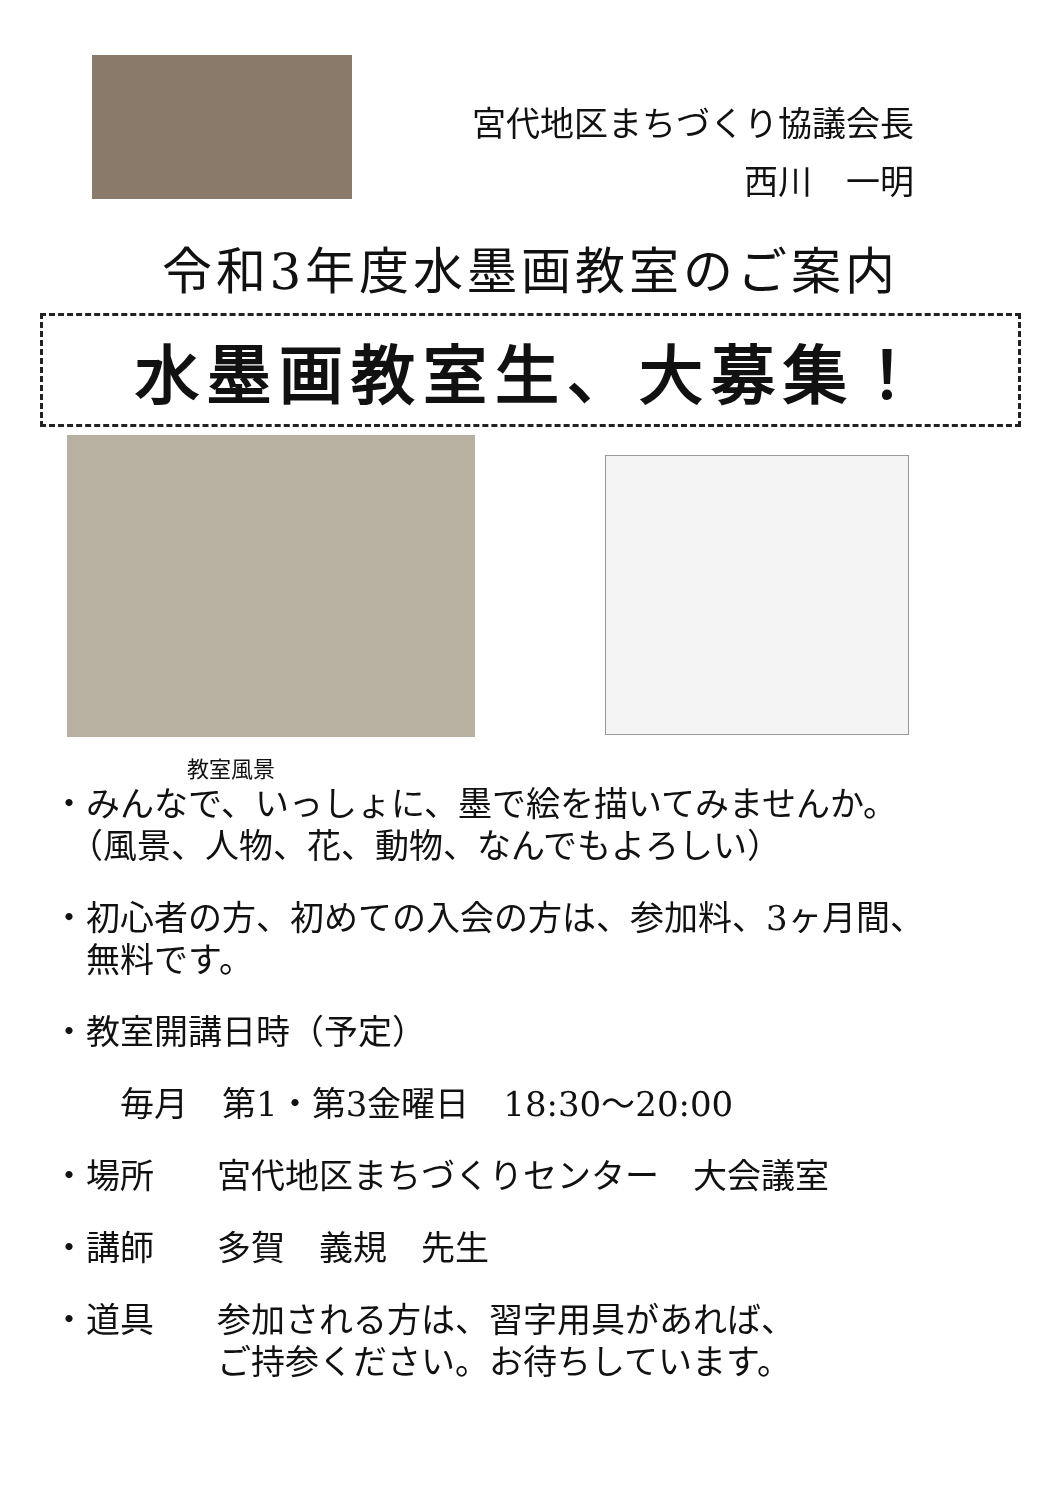宮代地区まちづくり協議会長
西川　一明
令和3年度水墨画教室のご案内
水墨画教室生、大募集！
教室風景
・みんなで、いっしょに、墨で絵を描いてみませんか。
　（風景、人物、花、動物、なんでもよろしい）
・初心者の方、初めての入会の方は、参加料、3ヶ月間、
　無料です。
・教室開講日時（予定）
　　毎月　第1・第3金曜日　18:30～20:00
・場所 宮代地区まちづくりセンター　大会議室
・講師 多賀　義規　先生
・道具 参加される方は、習字用具があれば、
ご持参ください。お待ちしています。